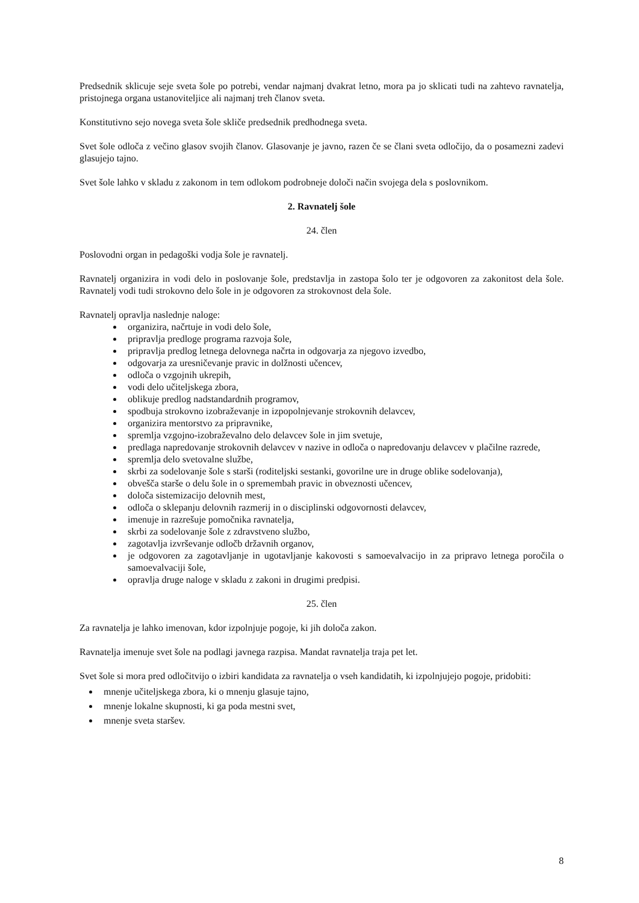Predsednik sklicuje seje sveta šole po potrebi, vendar najmanj dvakrat letno, mora pa jo sklicati tudi na zahtevo ravnatelja, pristojnega organa ustanoviteljice ali najmanj treh članov sveta.
Konstitutivno sejo novega sveta šole skliče predsednik predhodnega sveta.
Svet šole odloča z večino glasov svojih članov. Glasovanje je javno, razen če se člani sveta odločijo, da o posamezni zadevi glasujejo tajno.
Svet šole lahko v skladu z zakonom in tem odlokom podrobneje določi način svojega dela s poslovnikom.
2. Ravnatelj šole
24. člen
Poslovodni organ in pedagoški vodja šole je ravnatelj.
Ravnatelj organizira in vodi delo in poslovanje šole, predstavlja in zastopa šolo ter je odgovoren za zakonitost dela šole. Ravnatelj vodi tudi strokovno delo šole in je odgovoren za strokovnost dela šole.
Ravnatelj opravlja naslednje naloge:
organizira, načrtuje in vodi delo šole,
pripravlja predloge programa razvoja šole,
pripravlja predlog letnega delovnega načrta in odgovarja za njegovo izvedbo,
odgovarja za uresničevanje pravic in dolžnosti učencev,
odloča o vzgojnih ukrepih,
vodi delo učiteljskega zbora,
oblikuje predlog nadstandardnih programov,
spodbuja strokovno izobraževanje in izpopolnjevanje strokovnih delavcev,
organizira mentorstvo za pripravnike,
spremlja vzgojno-izobraževalno delo delavcev šole in jim svetuje,
predlaga napredovanje strokovnih delavcev v nazive in odloča o napredovanju delavcev v plačilne razrede,
spremlja delo svetovalne službe,
skrbi za sodelovanje šole s starši (roditeljski sestanki, govorilne ure in druge oblike sodelovanja),
obvešča starše o delu šole in o spremembah pravic in obveznosti učencev,
določa sistemizacijo delovnih mest,
odloča o sklepanju delovnih razmerij in o disciplinski odgovornosti delavcev,
imenuje in razrešuje pomočnika ravnatelja,
skrbi za sodelovanje šole z zdravstveno službo,
zagotavlja izvrševanje odločb državnih organov,
je odgovoren za zagotavljanje in ugotavljanje kakovosti s samoevalvacijo in za pripravo letnega poročila o samoevalvaciji šole,
opravlja druge naloge v skladu z zakoni in drugimi predpisi.
25. člen
Za ravnatelja je lahko imenovan, kdor izpolnjuje pogoje, ki jih določa zakon.
Ravnatelja imenuje svet šole na podlagi javnega razpisa. Mandat ravnatelja traja pet let.
Svet šole si mora pred odločitvijo o izbiri kandidata za ravnatelja o vseh kandidatih, ki izpolnjujejo pogoje, pridobiti:
mnenje učiteljskega zbora, ki o mnenju glasuje tajno,
mnenje lokalne skupnosti, ki ga poda mestni svet,
mnenje sveta staršev.
8